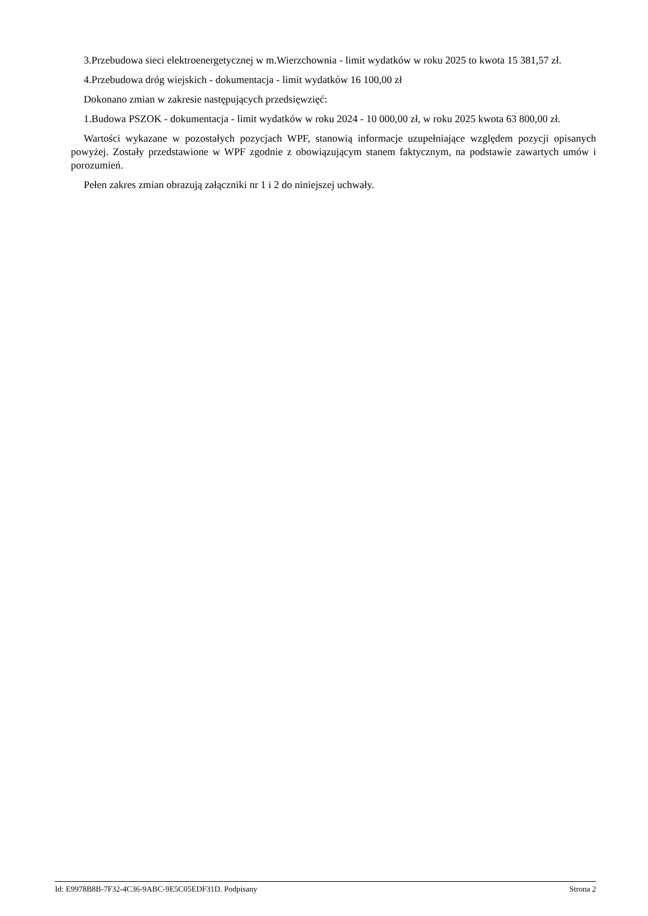3.Przebudowa sieci elektroenergetycznej w m.Wierzchownia - limit wydatków w roku 2025 to kwota 15 381,57 zł.
4.Przebudowa dróg wiejskich - dokumentacja - limit wydatków 16 100,00 zł
Dokonano zmian w zakresie następujących przedsięwzięć:
1.Budowa PSZOK - dokumentacja - limit wydatków w roku 2024 - 10 000,00 zł, w roku 2025 kwota 63 800,00 zł.
Wartości wykazane w pozostałych pozycjach WPF, stanowią informacje uzupełniające względem pozycji opisanych powyżej. Zostały przedstawione w WPF zgodnie z obowiązującym stanem faktycznym, na podstawie zawartych umów i porozumień.
Pełen zakres zmian obrazują załączniki nr 1 i 2 do niniejszej uchwały.
Id: E9978B8B-7F32-4C36-9ABC-9E5C05EDF31D. Podpisany Strona 2